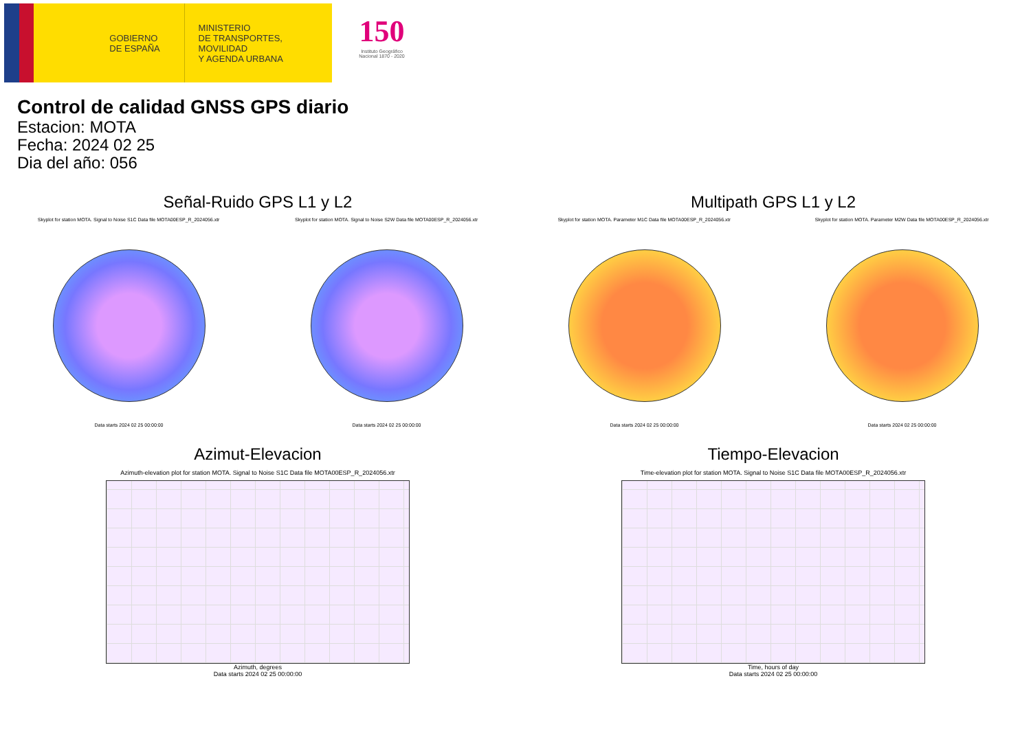GOBIERNO
DE ESPAÑA
MINISTERIO
DE TRANSPORTES, MOVILIDAD
Y AGENDA URBANA
150
Instituto Geográfico Nacional 1870 - 2020
Control de calidad GNSS GPS diario
Estacion: MOTA
Fecha: 2024 02 25
Dia del año: 056
Señal-Ruido GPS L1 y L2
Skyplot for station MOTA. Signal to Noise S1C Data file MOTA00ESP_R_2024056.xtr Skyplot for station MOTA. Signal to Noise S2W Data file MOTA00ESP_R_2024056.xtr
Data starts 2024 02 25 00:00:00 Data starts 2024 02 25 00:00:00
Multipath GPS L1 y L2
Skyplot for station MOTA. Parameter M1C Data file MOTA00ESP_R_2024056.xtr Skyplot for station MOTA. Parameter M2W Data file MOTA00ESP_R_2024056.xtr
Data starts 2024 02 25 00:00:00 Data starts 2024 02 25 00:00:00
Azimut-Elevacion
Azimuth-elevation plot for station MOTA. Signal to Noise S1C Data file MOTA00ESP_R_2024056.xtr
Azimuth, degrees
Data starts 2024 02 25 00:00:00
Tiempo-Elevacion
Time-elevation plot for station MOTA. Signal to Noise S1C Data file MOTA00ESP_R_2024056.xtr
Time, hours of day
Data starts 2024 02 25 00:00:00